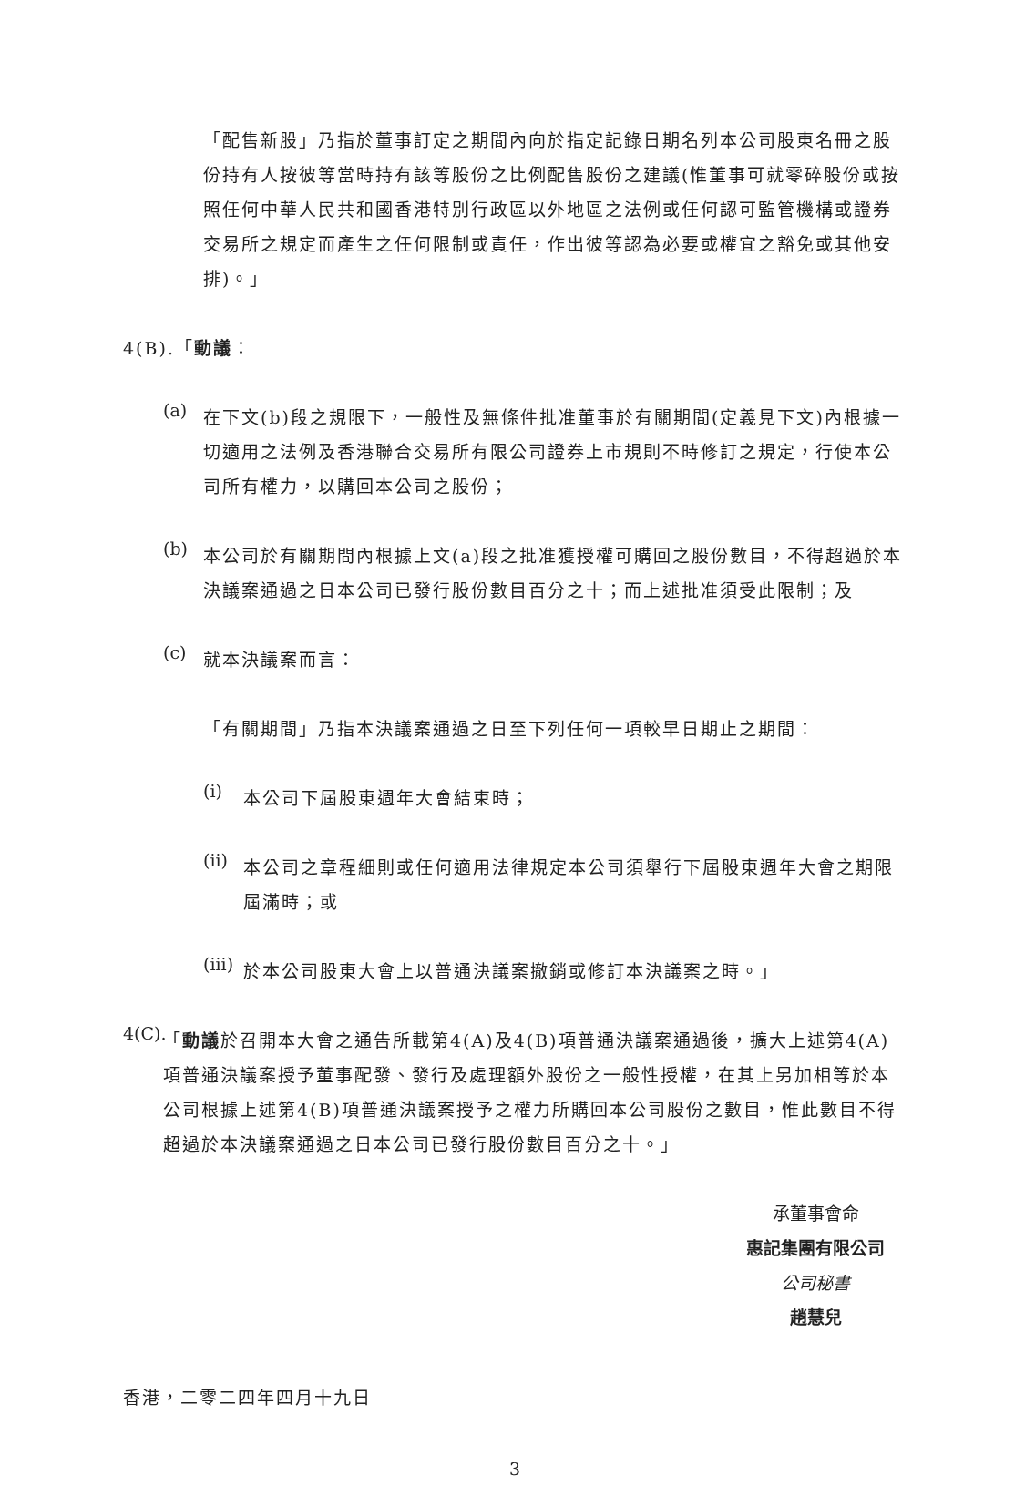「配售新股」乃指於董事訂定之期間內向於指定記錄日期名列本公司股東名冊之股份持有人按彼等當時持有該等股份之比例配售股份之建議(惟董事可就零碎股份或按照任何中華人民共和國香港特別行政區以外地區之法例或任何認可監管機構或證券交易所之規定而產生之任何限制或責任，作出彼等認為必要或權宜之豁免或其他安排)。」
4(B).「動議：
(a)
在下文(b)段之規限下，一般性及無條件批准董事於有關期間(定義見下文)內根據一切適用之法例及香港聯合交易所有限公司證券上市規則不時修訂之規定，行使本公司所有權力，以購回本公司之股份；
(b)
本公司於有關期間內根據上文(a)段之批准獲授權可購回之股份數目，不得超過於本決議案通過之日本公司已發行股份數目百分之十；而上述批准須受此限制；及
(c)
就本決議案而言：
「有關期間」乃指本決議案通過之日至下列任何一項較早日期止之期間：
(i)
本公司下屆股東週年大會結束時；
(ii)
本公司之章程細則或任何適用法律規定本公司須舉行下屆股東週年大會之期限屆滿時；或
(iii)
於本公司股東大會上以普通決議案撤銷或修訂本決議案之時。」
4(C).
「動議於召開本大會之通告所載第4(A)及4(B)項普通決議案通過後，擴大上述第4(A)項普通決議案授予董事配發、發行及處理額外股份之一般性授權，在其上另加相等於本公司根據上述第4(B)項普通決議案授予之權力所購回本公司股份之數目，惟此數目不得超過於本決議案通過之日本公司已發行股份數目百分之十。」
承董事會命
惠記集團有限公司
公司秘書
趙慧兒
香港，二零二四年四月十九日
3